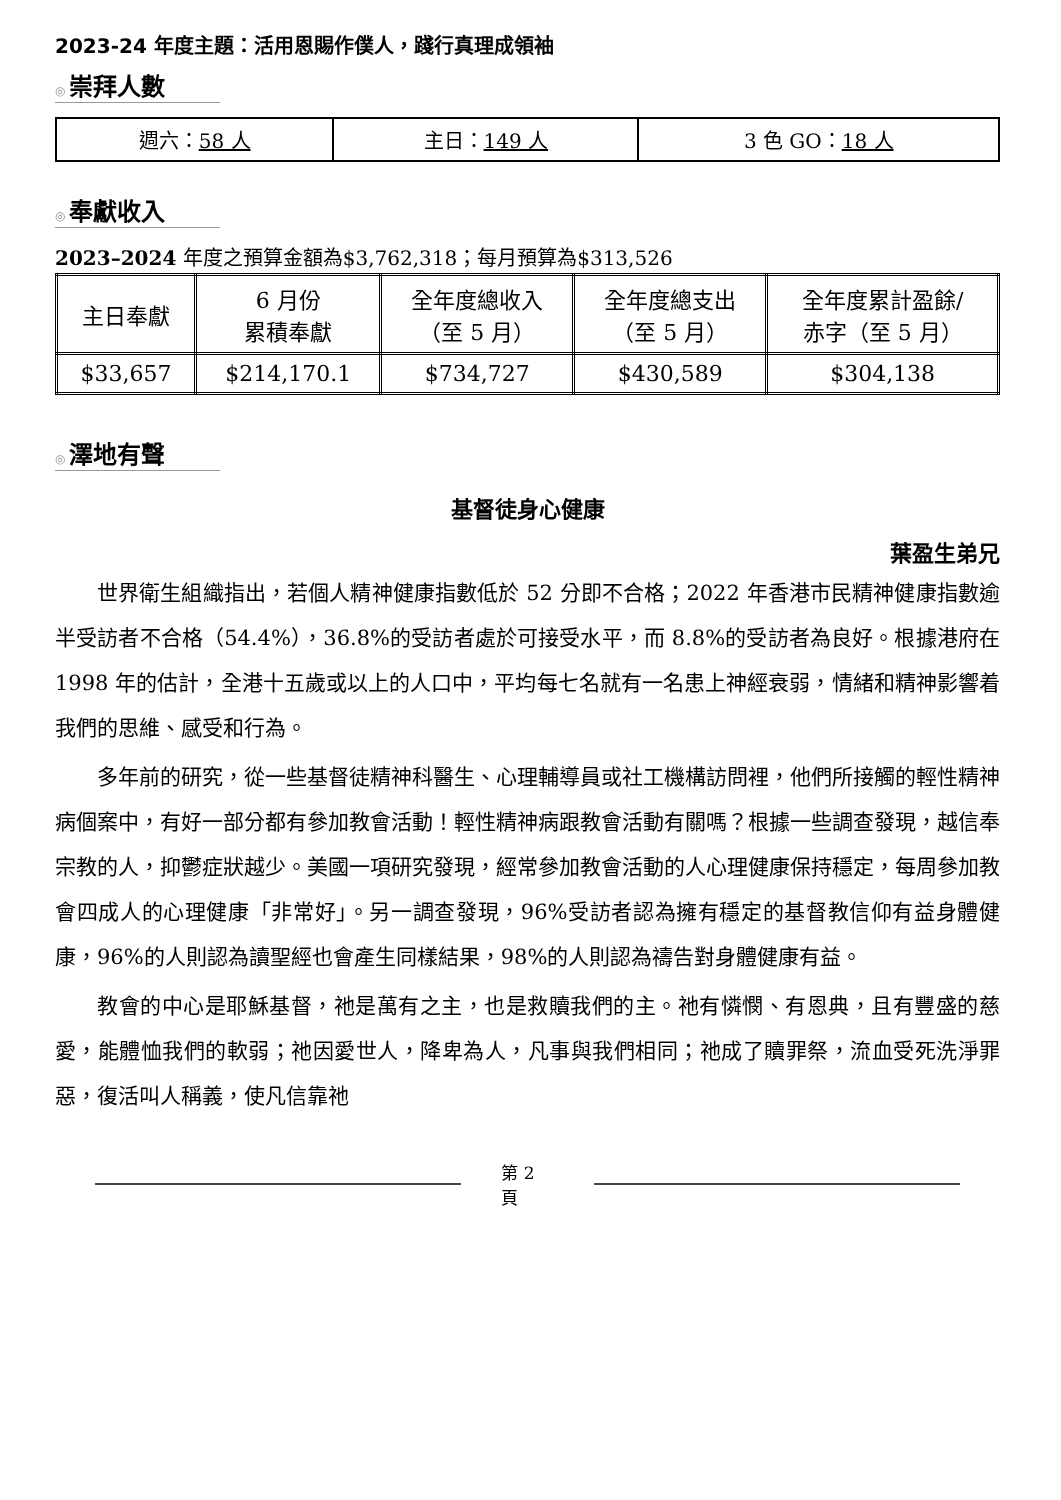2023-24 年度主題：活用恩賜作僕人，踐行真理成領袖
◎ 崇拜人數
| 週六： 58 人 | 主日： 149 人 | 3 色 GO： 18 人 |
◎ 奉獻收入
2023–2024 年度之預算金額為$3,762,318；每月預算為$313,526
| 主日奉獻 | 6 月份 累積奉獻 | 全年度總收入 （至 5 月） | 全年度總支出 （至 5 月） | 全年度累計盈餘/ 赤字（至 5 月） |
| $33,657 | $214,170.1 | $734,727 | $430,589 | $304,138 |
◎ 澤地有聲
基督徒身心健康
葉盈生弟兄
世界衛生組織指出，若個人精神健康指數低於 52 分即不合格；2022 年香港市民精神健康指數逾半受訪者不合格（54.4%），36.8%的受訪者處於可接受水平，而 8.8%的受訪者為良好。根據港府在 1998 年的估計，全港十五歲或以上的人口中，平均每七名就有一名患上神經衰弱，情緒和精神影響着我們的思維、感受和行為。
多年前的研究，從一些基督徒精神科醫生、心理輔導員或社工機構訪問裡，他們所接觸的輕性精神病個案中，有好一部分都有參加教會活動！輕性精神病跟教會活動有關嗎？根據一些調查發現，越信奉宗教的人，抑鬱症狀越少。美國一項研究發現，經常參加教會活動的人心理健康保持穩定，每周參加教會四成人的心理健康「非常好」。另一調查發現，96%受訪者認為擁有穩定的基督教信仰有益身體健康，96%的人則認為讀聖經也會產生同樣結果，98%的人則認為禱告對身體健康有益。
教會的中心是耶穌基督，祂是萬有之主，也是救贖我們的主。祂有憐憫、有恩典，且有豐盛的慈愛，能體恤我們的軟弱；祂因愛世人，降卑為人，凡事與我們相同；祂成了贖罪祭，流血受死洗淨罪惡，復活叫人稱義，使凡信靠祂
第 2 頁